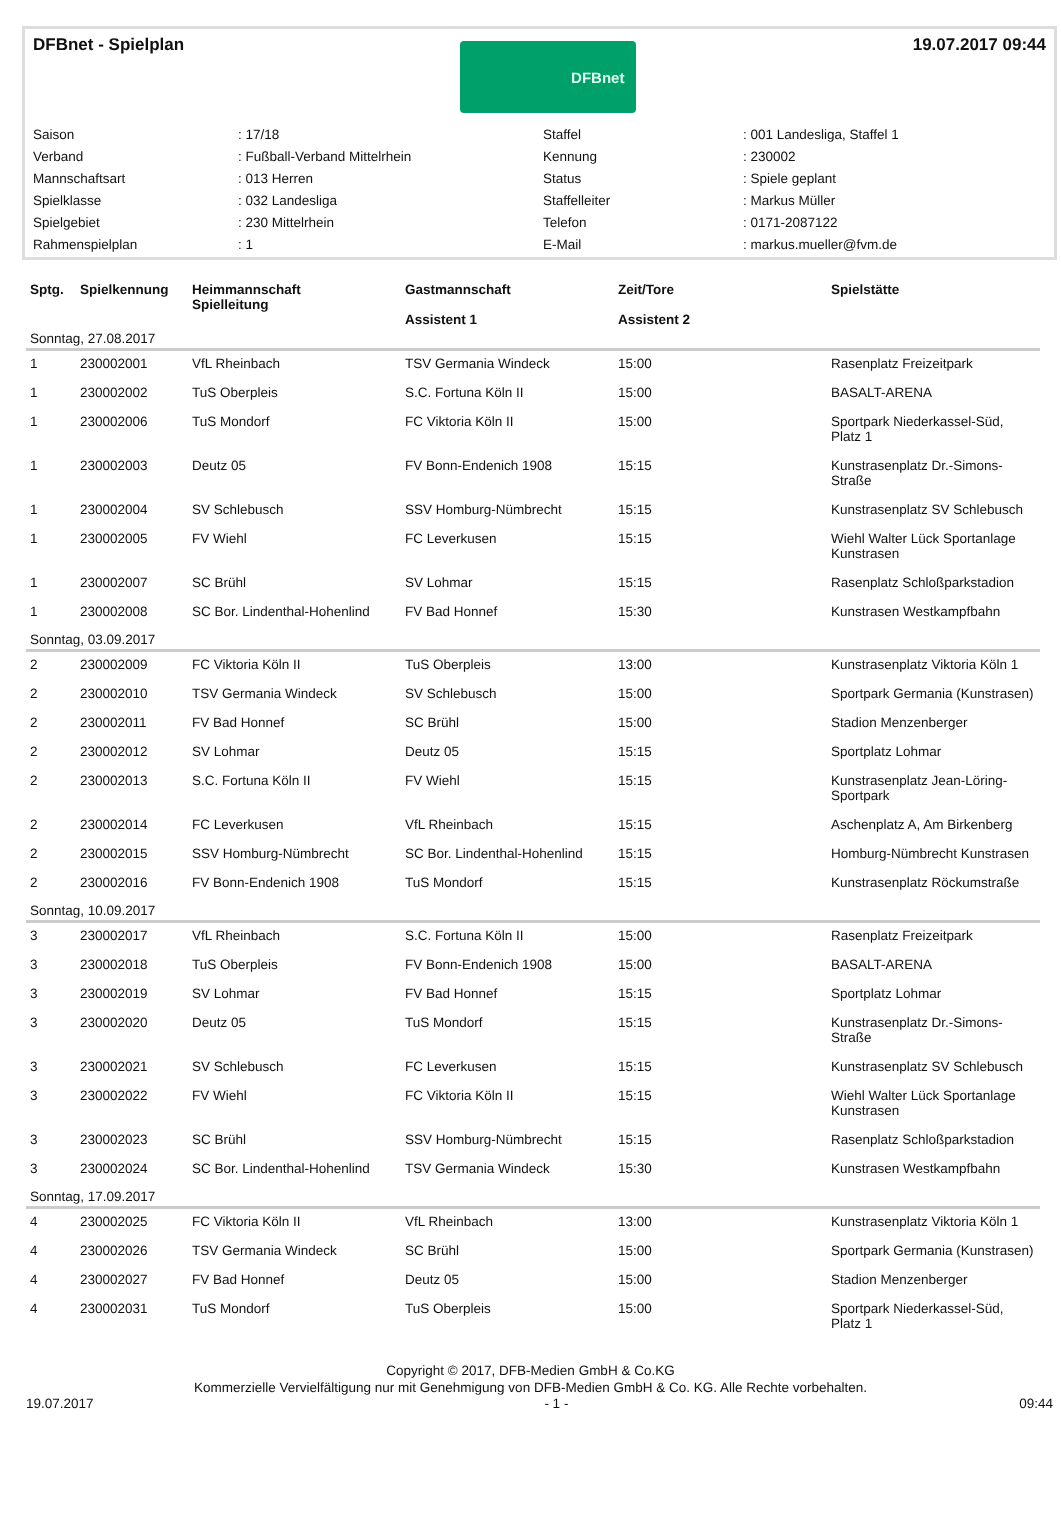DFBnet - Spielplan
DFBnet
19.07.2017 09:44
| Saison | : 17/18 | Staffel | : 001 Landesliga, Staffel 1 |
| Verband | : Fußball-Verband Mittelrhein | Kennung | : 230002 |
| Mannschaftsart | : 013 Herren | Status | : Spiele geplant |
| Spielklasse | : 032 Landesliga | Staffelleiter | : Markus Müller |
| Spielgebiet | : 230 Mittelrhein | Telefon | : 0171-2087122 |
| Rahmenspielplan | : 1 | E-Mail | : markus.mueller@fvm.de |
| Sptg. | Spielkennung | Heimmannschaft Spielleitung | Gastmannschaft Assistent 1 | Zeit/Tore Assistent 2 | Spielstätte |
| --- | --- | --- | --- | --- | --- |
| Sonntag, 27.08.2017 | | | | | |
| 1 | 230002001 | VfL Rheinbach | TSV Germania Windeck | 15:00 | Rasenplatz Freizeitpark |
| 1 | 230002002 | TuS Oberpleis | S.C. Fortuna Köln II | 15:00 | BASALT-ARENA |
| 1 | 230002006 | TuS Mondorf | FC Viktoria Köln II | 15:00 | Sportpark Niederkassel-Süd, Platz 1 |
| 1 | 230002003 | Deutz 05 | FV Bonn-Endenich 1908 | 15:15 | Kunstrasenplatz Dr.-Simons-Straße |
| 1 | 230002004 | SV Schlebusch | SSV Homburg-Nümbrecht | 15:15 | Kunstrasenplatz SV Schlebusch |
| 1 | 230002005 | FV Wiehl | FC Leverkusen | 15:15 | Wiehl Walter Lück Sportanlage Kunstrasen |
| 1 | 230002007 | SC Brühl | SV Lohmar | 15:15 | Rasenplatz Schloßparkstadion |
| 1 | 230002008 | SC Bor. Lindenthal-Hohenlind | FV Bad Honnef | 15:30 | Kunstrasen Westkampfbahn |
| Sonntag, 03.09.2017 | | | | | |
| 2 | 230002009 | FC Viktoria Köln II | TuS Oberpleis | 13:00 | Kunstrasenplatz Viktoria Köln 1 |
| 2 | 230002010 | TSV Germania Windeck | SV Schlebusch | 15:00 | Sportpark Germania (Kunstrasen) |
| 2 | 230002011 | FV Bad Honnef | SC Brühl | 15:00 | Stadion Menzenberger |
| 2 | 230002012 | SV Lohmar | Deutz 05 | 15:15 | Sportplatz Lohmar |
| 2 | 230002013 | S.C. Fortuna Köln II | FV Wiehl | 15:15 | Kunstrasenplatz Jean-Löring-Sportpark |
| 2 | 230002014 | FC Leverkusen | VfL Rheinbach | 15:15 | Aschenplatz A, Am Birkenberg |
| 2 | 230002015 | SSV Homburg-Nümbrecht | SC Bor. Lindenthal-Hohenlind | 15:15 | Homburg-Nümbrecht Kunstrasen |
| 2 | 230002016 | FV Bonn-Endenich 1908 | TuS Mondorf | 15:15 | Kunstrasenplatz Röckumstraße |
| Sonntag, 10.09.2017 | | | | | |
| 3 | 230002017 | VfL Rheinbach | S.C. Fortuna Köln II | 15:00 | Rasenplatz Freizeitpark |
| 3 | 230002018 | TuS Oberpleis | FV Bonn-Endenich 1908 | 15:00 | BASALT-ARENA |
| 3 | 230002019 | SV Lohmar | FV Bad Honnef | 15:15 | Sportplatz Lohmar |
| 3 | 230002020 | Deutz 05 | TuS Mondorf | 15:15 | Kunstrasenplatz Dr.-Simons-Straße |
| 3 | 230002021 | SV Schlebusch | FC Leverkusen | 15:15 | Kunstrasenplatz SV Schlebusch |
| 3 | 230002022 | FV Wiehl | FC Viktoria Köln II | 15:15 | Wiehl Walter Lück Sportanlage Kunstrasen |
| 3 | 230002023 | SC Brühl | SSV Homburg-Nümbrecht | 15:15 | Rasenplatz Schloßparkstadion |
| 3 | 230002024 | SC Bor. Lindenthal-Hohenlind | TSV Germania Windeck | 15:30 | Kunstrasen Westkampfbahn |
| Sonntag, 17.09.2017 | | | | | |
| 4 | 230002025 | FC Viktoria Köln II | VfL Rheinbach | 13:00 | Kunstrasenplatz Viktoria Köln 1 |
| 4 | 230002026 | TSV Germania Windeck | SC Brühl | 15:00 | Sportpark Germania (Kunstrasen) |
| 4 | 230002027 | FV Bad Honnef | Deutz 05 | 15:00 | Stadion Menzenberger |
| 4 | 230002031 | TuS Mondorf | TuS Oberpleis | 15:00 | Sportpark Niederkassel-Süd, Platz 1 |
Copyright © 2017, DFB-Medien GmbH & Co.KG
Kommerzielle Vervielfältigung nur mit Genehmigung von DFB-Medien GmbH & Co. KG. Alle Rechte vorbehalten.
19.07.2017 - 1 - 09:44